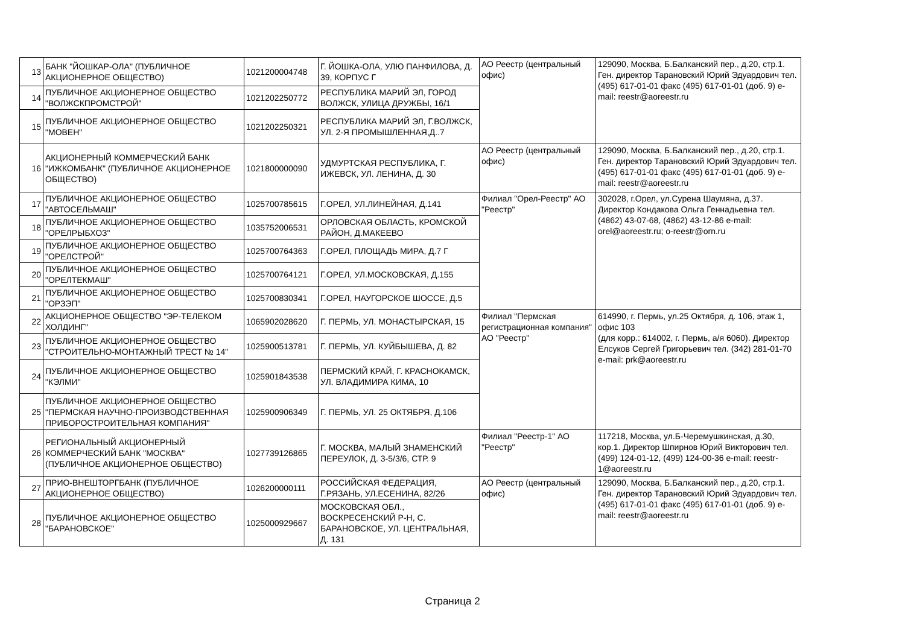| 13 | БАНК "ЙОШКАР-ОЛА" (ПУБЛИЧНОЕ АКЦИОНЕРНОЕ ОБЩЕСТВО) | 1021200004748 | Г. ЙОШКА-ОЛА, УЛЮ ПАНФИЛОВА, Д. 39, КОРПУС Г | АО Реестр (центральный офис) | 129090, Москва, Б.Балканский пер., д.20, стр.1. Ген. директор Тарановский Юрий Эдуардович тел. (495) 617-01-01 факс (495) 617-01-01 (доб. 9) e-mail: reestr@aoreestr.ru |
| 14 | ПУБЛИЧНОЕ АКЦИОНЕРНОЕ ОБЩЕСТВО "ВОЛЖСКПРОМСТРОЙ" | 1021202250772 | РЕСПУБЛИКА МАРИЙ ЭЛ, ГОРОД ВОЛЖСК, УЛИЦА ДРУЖБЫ, 16/1 | | |
| 15 | ПУБЛИЧНОЕ АКЦИОНЕРНОЕ ОБЩЕСТВО "МОВЕН" | 1021202250321 | РЕСПУБЛИКА МАРИЙ ЭЛ, Г.ВОЛЖСК, УЛ. 2-Я ПРОМЫШЛЕННАЯ,Д..7 | | |
| 16 | АКЦИОНЕРНЫЙ КОММЕРЧЕСКИЙ БАНК "ИЖКОМБАНК" (ПУБЛИЧНОЕ АКЦИОНЕРНОЕ ОБЩЕСТВО) | 1021800000090 | УДМУРТСКАЯ РЕСПУБЛИКА, Г. ИЖЕВСК, УЛ. ЛЕНИНА, Д. 30 | АО Реестр (центральный офис) | 129090, Москва, Б.Балканский пер., д.20, стр.1. Ген. директор Тарановский Юрий Эдуардович тел. (495) 617-01-01 факс (495) 617-01-01 (доб. 9) e-mail: reestr@aoreestr.ru |
| 17 | ПУБЛИЧНОЕ АКЦИОНЕРНОЕ ОБЩЕСТВО "АВТОСЕЛЬМАШ" | 1025700785615 | Г.ОРЕЛ, УЛ.ЛИНЕЙНАЯ, Д.141 | Филиал "Орел-Реестр" АО "Реестр" | 302028, г.Орел, ул.Сурена Шаумяна, д.37. Директор Кондакова Ольга Геннадьевна тел. (4862) 43-07-68, (4862) 43-12-86 e-mail: orel@aoreestr.ru; o-reestr@orn.ru |
| 18 | ПУБЛИЧНОЕ АКЦИОНЕРНОЕ ОБЩЕСТВО "ОРЕЛРЫБХОЗ" | 1035752006531 | ОРЛОВСКАЯ ОБЛАСТЬ, КРОМСКОЙ РАЙОН, Д.МАКЕЕВО | | |
| 19 | ПУБЛИЧНОЕ АКЦИОНЕРНОЕ ОБЩЕСТВО "ОРЕЛСТРОЙ" | 1025700764363 | Г.ОРЕЛ, ПЛОЩАДЬ МИРА, Д.7 Г | | |
| 20 | ПУБЛИЧНОЕ АКЦИОНЕРНОЕ ОБЩЕСТВО "ОРЕЛТЕКМАШ" | 1025700764121 | Г.ОРЕЛ, УЛ.МОСКОВСКАЯ, Д.155 | | |
| 21 | ПУБЛИЧНОЕ АКЦИОНЕРНОЕ ОБЩЕСТВО "ОРЗЭП" | 1025700830341 | Г.ОРЕЛ, НАУГОРСКОЕ ШОССЕ, Д.5 | | |
| 22 | АКЦИОНЕРНОЕ ОБЩЕСТВО "ЭР-ТЕЛЕКОМ ХОЛДИНГ" | 1065902028620 | Г. ПЕРМЬ, УЛ. МОНАСТЫРСКАЯ, 15 | Филиал "Пермская регистрационная компания" АО "Реестр" | 614990, г. Пермь, ул.25 Октября, д. 106, этаж 1, офис 103 (для корр.: 614002, г. Пермь, а/я 6060). Директор Елсуков Сергей Григорьевич тел. (342) 281-01-70 e-mail: prk@aoreestr.ru |
| 23 | ПУБЛИЧНОЕ АКЦИОНЕРНОЕ ОБЩЕСТВО "СТРОИТЕЛЬНО-МОНТАЖНЫЙ ТРЕСТ № 14" | 1025900513781 | Г. ПЕРМЬ, УЛ. КУЙБЫШЕВА, Д. 82 | | |
| 24 | ПУБЛИЧНОЕ АКЦИОНЕРНОЕ ОБЩЕСТВО "КЭЛМИ" | 1025901843538 | ПЕРМСКИЙ КРАЙ, Г. КРАСНОКАМСК, УЛ. ВЛАДИМИРА КИМА, 10 | | |
| 25 | ПУБЛИЧНОЕ АКЦИОНЕРНОЕ ОБЩЕСТВО "ПЕРМСКАЯ НАУЧНО-ПРОИЗВОДСТВЕННАЯ ПРИБОРОСТРОИТЕЛЬНАЯ КОМПАНИЯ" | 1025900906349 | Г. ПЕРМЬ, УЛ. 25 ОКТЯБРЯ, Д.106 | | |
| 26 | РЕГИОНАЛЬНЫЙ АКЦИОНЕРНЫЙ КОММЕРЧЕСКИЙ БАНК "МОСКВА" (ПУБЛИЧНОЕ АКЦИОНЕРНОЕ ОБЩЕСТВО) | 1027739126865 | Г. МОСКВА, МАЛЫЙ ЗНАМЕНСКИЙ ПЕРЕУЛОК, Д. 3-5/3/6, СТР. 9 | Филиал "Реестр-1" АО "Реестр" | 117218, Москва, ул.Б-Черемушкинская, д.30, кор.1. Директор Шпирнов Юрий Викторович тел. (499) 124-01-12, (499) 124-00-36 e-mail: reestr-1@aoreestr.ru |
| 27 | ПРИО-ВНЕШТОРГБАНК (ПУБЛИЧНОЕ АКЦИОНЕРНОЕ ОБЩЕСТВО) | 1026200000111 | РОССИЙСКАЯ ФЕДЕРАЦИЯ, Г.РЯЗАНЬ, УЛ.ЕСЕНИНА, 82/26 | АО Реестр (центральный офис) | 129090, Москва, Б.Балканский пер., д.20, стр.1. Ген. директор Тарановский Юрий Эдуардович тел. (495) 617-01-01 факс (495) 617-01-01 (доб. 9) e-mail: reestr@aoreestr.ru |
| 28 | ПУБЛИЧНОЕ АКЦИОНЕРНОЕ ОБЩЕСТВО "БАРАНОВСКОЕ" | 1025000929667 | МОСКОВСКАЯ ОБЛ., ВОСКРЕСЕНСКИЙ Р-Н, С. БАРАНОВСКОЕ, УЛ. ЦЕНТРАЛЬНАЯ, Д. 131 | | |
Страница 2